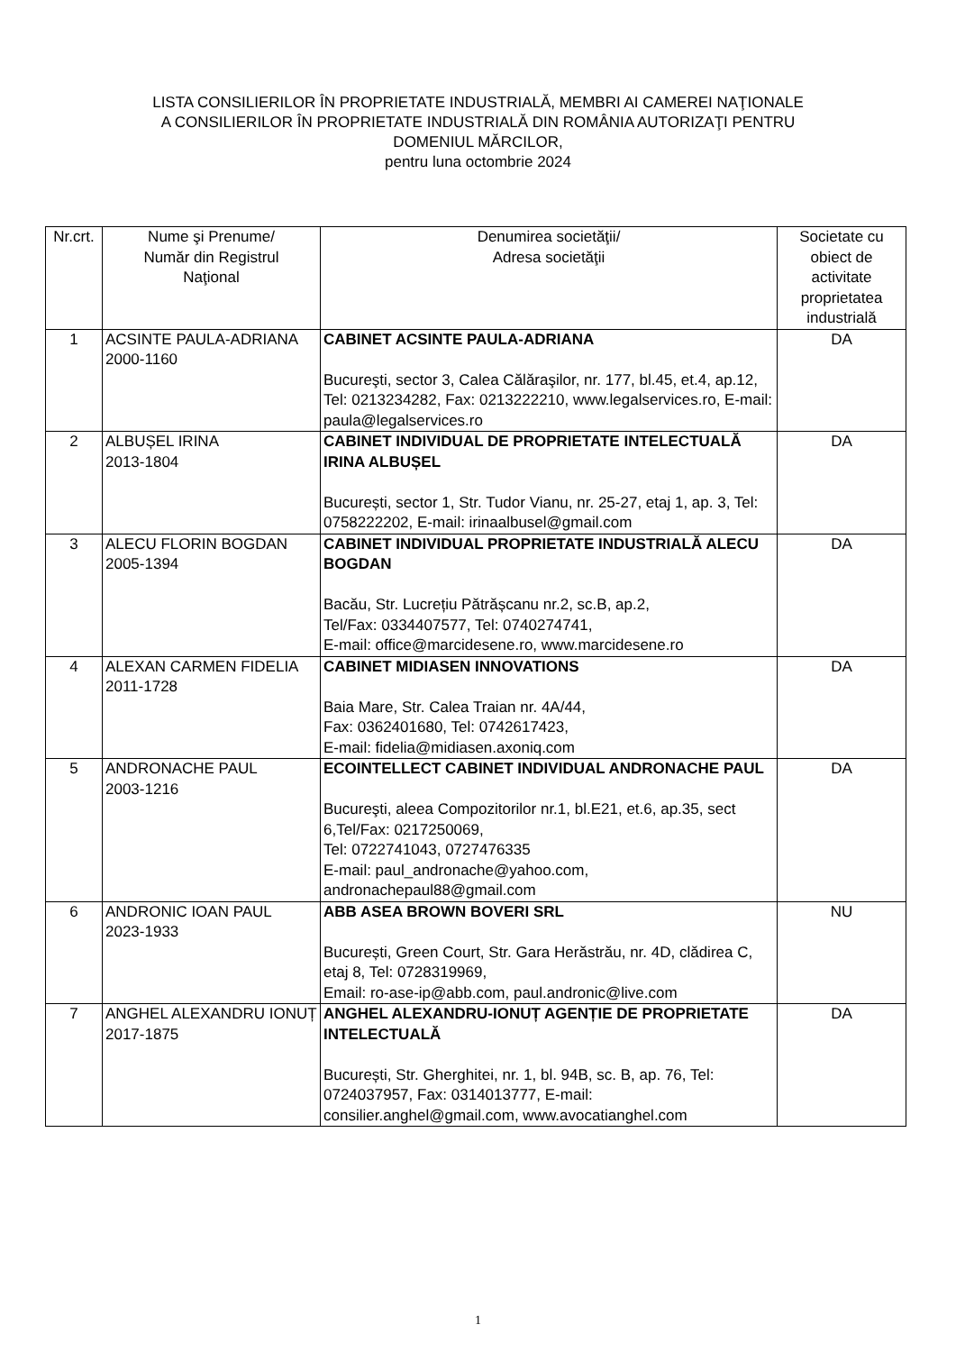LISTA CONSILIERILOR ÎN PROPRIETATE INDUSTRIALĂ, MEMBRI AI CAMEREI NAŢIONALE
A CONSILIERILOR ÎN PROPRIETATE INDUSTRIALĂ DIN ROMÂNIA AUTORIZAŢI PENTRU
DOMENIUL MĂRCILOR,
pentru luna octombrie 2024
| Nr.crt. | Nume şi Prenume/ Număr din Registrul Naţional | Denumirea societăţii/ Adresa societăţii | Societate cu obiect de activitate proprietatea industrială |
| --- | --- | --- | --- |
| 1 | ACSINTE PAULA-ADRIANA 2000-1160 | CABINET ACSINTE PAULA-ADRIANA Bucureşti, sector 3, Calea Călăraşilor, nr. 177, bl.45, et.4, ap.12, Tel: 0213234282, Fax: 0213222210, www.legalservices.ro, E-mail: paula@legalservices.ro | DA |
| 2 | ALBUȘEL IRINA 2013-1804 | CABINET INDIVIDUAL DE PROPRIETATE INTELECTUALĂ IRINA ALBUȘEL București, sector 1, Str. Tudor Vianu, nr. 25-27, etaj 1, ap. 3, Tel: 0758222202, E-mail: irinaalbusel@gmail.com | DA |
| 3 | ALECU FLORIN BOGDAN 2005-1394 | CABINET INDIVIDUAL PROPRIETATE INDUSTRIALĂ ALECU BOGDAN Bacău, Str. Lucrețiu Pătrășcanu nr.2, sc.B, ap.2, Tel/Fax: 0334407577, Tel: 0740274741, E-mail: office@marcidesene.ro, www.marcidesene.ro | DA |
| 4 | ALEXAN CARMEN FIDELIA 2011-1728 | CABINET MIDIASEN INNOVATIONS Baia Mare, Str. Calea Traian nr. 4A/44, Fax: 0362401680, Tel: 0742617423, E-mail: fidelia@midiasen.axoniq.com | DA |
| 5 | ANDRONACHE PAUL 2003-1216 | ECOINTELLECT CABINET INDIVIDUAL ANDRONACHE PAUL Bucureşti, aleea Compozitorilor nr.1, bl.E21, et.6, ap.35, sect 6,Tel/Fax: 0217250069, Tel: 0722741043, 0727476335 E-mail: paul_andronache@yahoo.com, andronachepaul88@gmail.com | DA |
| 6 | ANDRONIC IOAN PAUL 2023-1933 | ABB ASEA BROWN BOVERI SRL București, Green Court, Str. Gara Herăstrău, nr. 4D, clădirea C, etaj 8, Tel: 0728319969, Email: ro-ase-ip@abb.com, paul.andronic@live.com | NU |
| 7 | ANGHEL ALEXANDRU IONUȚ 2017-1875 | ANGHEL ALEXANDRU-IONUȚ AGENȚIE DE PROPRIETATE INTELECTUALĂ București, Str. Gherghitei, nr. 1, bl. 94B, sc. B, ap. 76, Tel: 0724037957, Fax: 0314013777, E-mail: consilier.anghel@gmail.com, www.avocatianghel.com | DA |
1